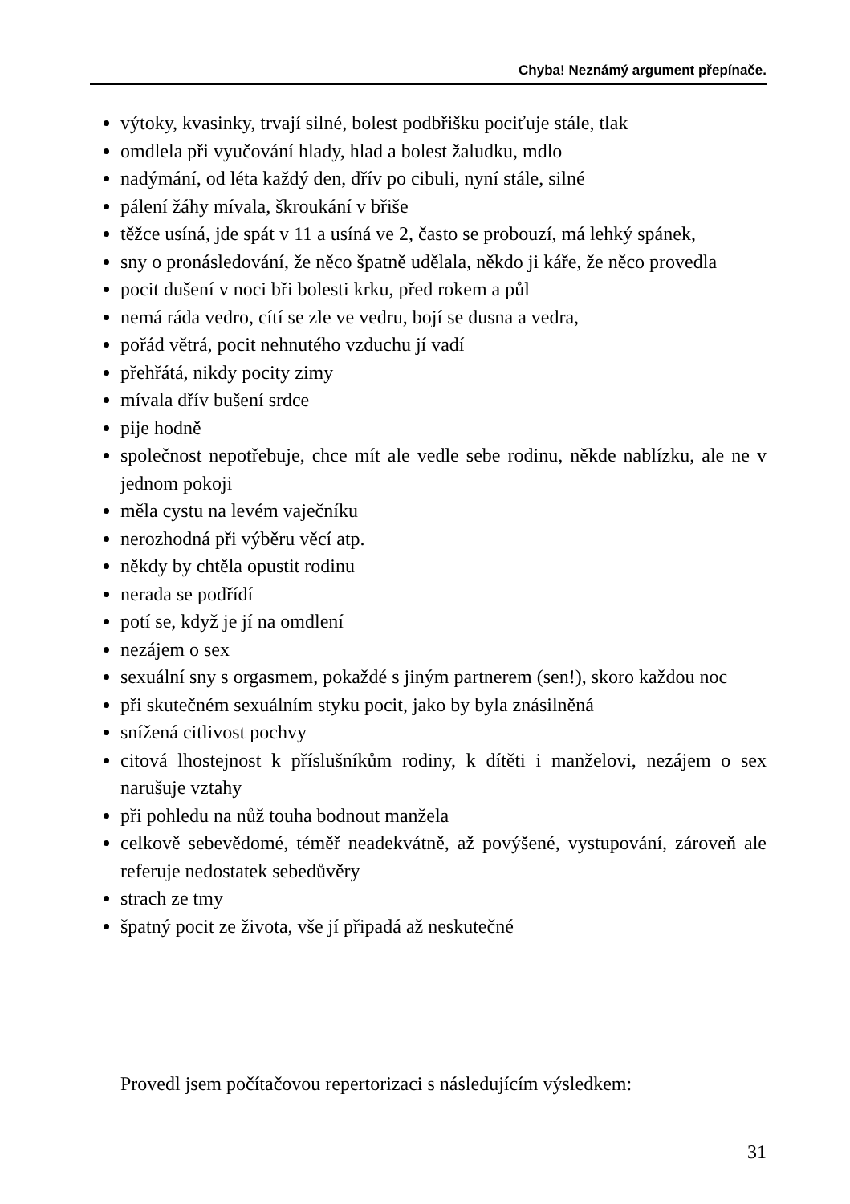Chyba! Neznámý argument přepínače.
výtoky, kvasinky, trvají silné, bolest podbřišku pociťuje stále, tlak
omdlela při vyučování hlady, hlad a bolest žaludku, mdlo
nadýmání, od léta každý den, dřív po cibuli, nyní stále, silné
pálení žáhy mívala, škroukání v břiše
těžce usíná, jde spát v 11 a usíná ve 2, často se probouzí, má lehký spánek,
sny o pronásledování, že něco špatně udělala, někdo ji káře, že něco provedla
pocit dušení v noci bři bolesti krku, před rokem a půl
nemá ráda vedro, cítí se zle ve vedru, bojí se dusna a vedra,
pořád větrá, pocit nehnutého vzduchu jí vadí
přehřátá, nikdy pocity zimy
mívala dřív bušení srdce
pije hodně
společnost nepotřebuje, chce mít ale vedle sebe rodinu, někde nablízku, ale ne v jednom pokoji
měla cystu na levém vaječníku
nerozhodná při výběru věcí atp.
někdy by chtěla opustit rodinu
nerada se podřídí
potí se, když je jí na omdlení
nezájem o sex
sexuální sny s orgasmem, pokaždé s jiným partnerem (sen!), skoro každou noc
při skutečném sexuálním styku pocit, jako by byla znásilněná
snížená citlivost pochvy
citová lhostejnost k příslušníkům rodiny, k dítěti i manželovi, nezájem o sex narušuje vztahy
při pohledu na nůž touha bodnout manžela
celkově sebevědomé, téměř neadekvátně, až povýšené, vystupování, zároveň ale referuje nedostatek sebedůvěry
strach ze tmy
špatný pocit ze života, vše jí připadá až neskutečné
Provedl jsem počítačovou repertorizaci s následujícím výsledkem:
31